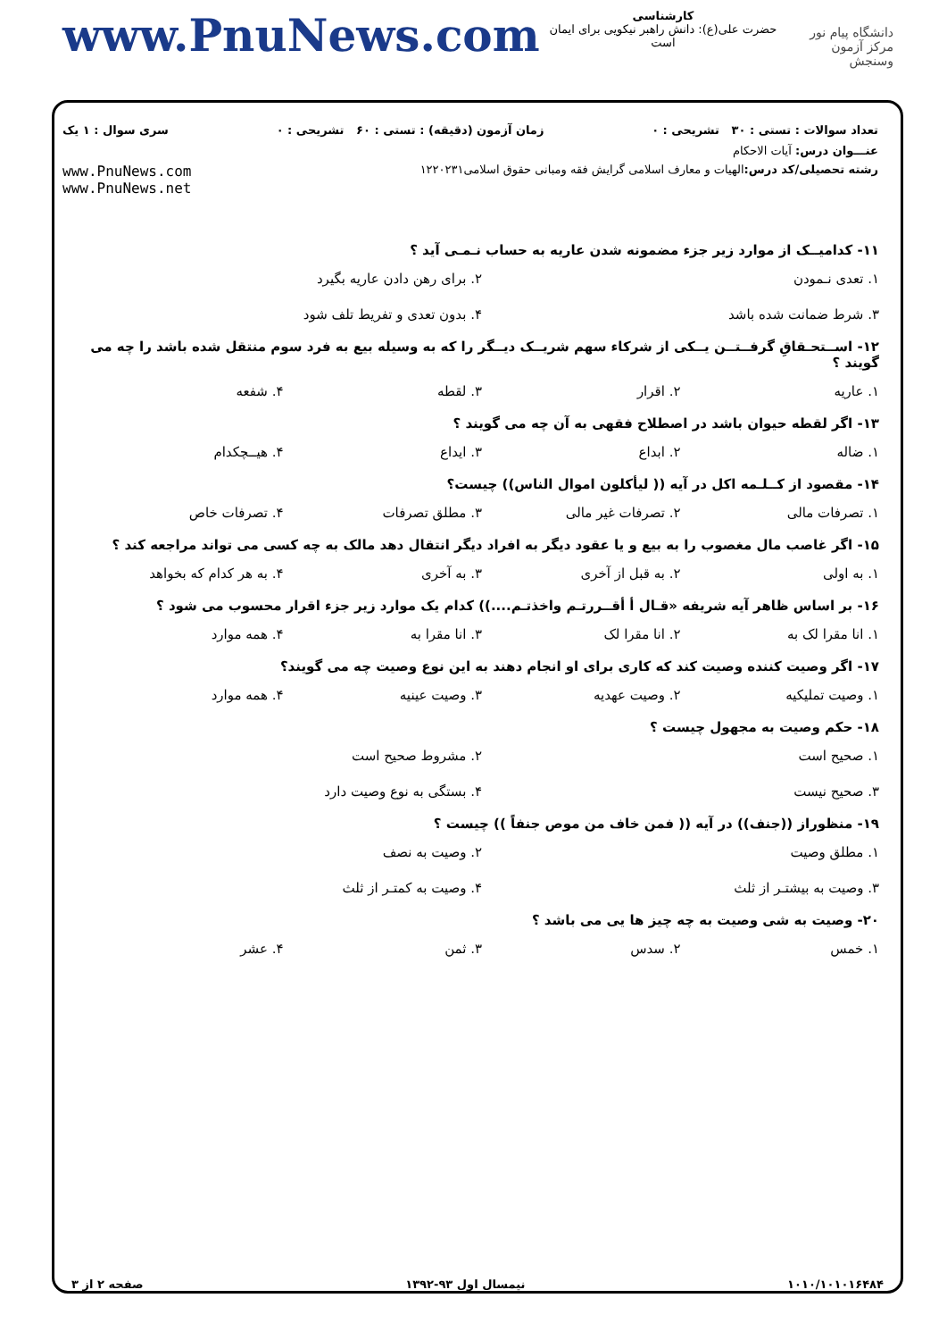www.PnuNews.com
کارشناسی
حضرت علی(ع): دانش راهبر نیکویی برای ایمان است
دانشگاه پیام نور
مرکز آزمون وسنجش
تعداد سوالات : تستی : ۳۰ تشریحی : ۰ زمان آزمون (دقیقه) : تستی : ۶۰ تشریحی : ۰ سری سوال : ۱ یک
عنـــوان درس: آیات الاحکام
رشته تحصیلی/کد درس: الهیات و معارف اسلامی گرایش فقه ومبانی حقوق اسلامی۱۲۲۰۲۳۱ www.PnuNews.com
www.PnuNews.net
۱۱- کدامیــک از موارد زیر جزء مضمونه شدن عاریه به حساب نـمـی آید ؟
۱. تعدی نـمودن ۲. برای رهن دادن عاریه بگیرد ۳. شرط ضمانت شده باشد ۴. بدون تعدی و تفریط تلف شود
۱۲- اســتحـقاقِ گرفــتــن یــکی از شرکاء سهم شریــک دیــگر را که به وسیله بیع به فرد سوم منتقل شده باشد را چه می گویند ؟
۱. عاریه ۲. اقرار ۳. لقطه ۴. شفعه
۱۳- اگر لقطه حیوان باشد در اصطلاح فقهی به آن چه می گویند ؟
۱. ضاله ۲. ابداع ۳. ایداع ۴. هیــچکدام
۱۴- مقصود از کــلـمه اکل در آیه (( لیأکلون اموال الناس)) چیست؟
۱. تصرفات مالی ۲. تصرفات غیر مالی ۳. مطلق تصرفات ۴. تصرفات خاص
۱۵- اگر غاصب مال مغصوب را به بیع و یا عقود دیگر به افراد دیگر انتقال دهد مالک به چه کسی می تواند مراجعه کند ؟
۱. به اولی ۲. به قبل از آخری ۳. به آخری ۴. به هر کدام که بخواهد
۱۶- بر اساس ظاهر آیه شریفه «قـال أ أقــررتـم واخذتـم....)) کدام یک موارد زیر جزء اقرار محسوب می شود ؟
۱. انا مقرا لک به ۲. انا مقرا لک ۳. انا مقرا به ۴. همه موارد
۱۷- اگر وصیت کننده وصیت کند که کاری برای او انجام دهند به این نوع وصیت چه می گویند؟
۱. وصیت تملیکیه ۲. وصیت عهدیه ۳. وصیت عینیه ۴. همه موارد
۱۸- حکم وصیت به مجهول چیست ؟
۱. صحیح است ۲. مشروط صحیح است ۳. صحیح نیست ۴. بستگی به نوع وصیت دارد
۱۹- منظوراز ((جنف)) در آیه (( فمن خاف من موص جنفاً )) چیست ؟
۱. مطلق وصیت ۲. وصیت به نصف ۳. وصیت به بیشتـر از ثلث ۴. وصیت به کمتـر از ثلث
۲۰- وصیت به شی وصیت به چه چیز ها یی می باشد ؟
۱. خمس ۲. سدس ۳. ثمن ۴. عشر
۱۰۱۰/۱۰۱۰۱۶۴۸۴ نیمسال اول ۹۳-۱۳۹۲ صفحه ۲ از ۳